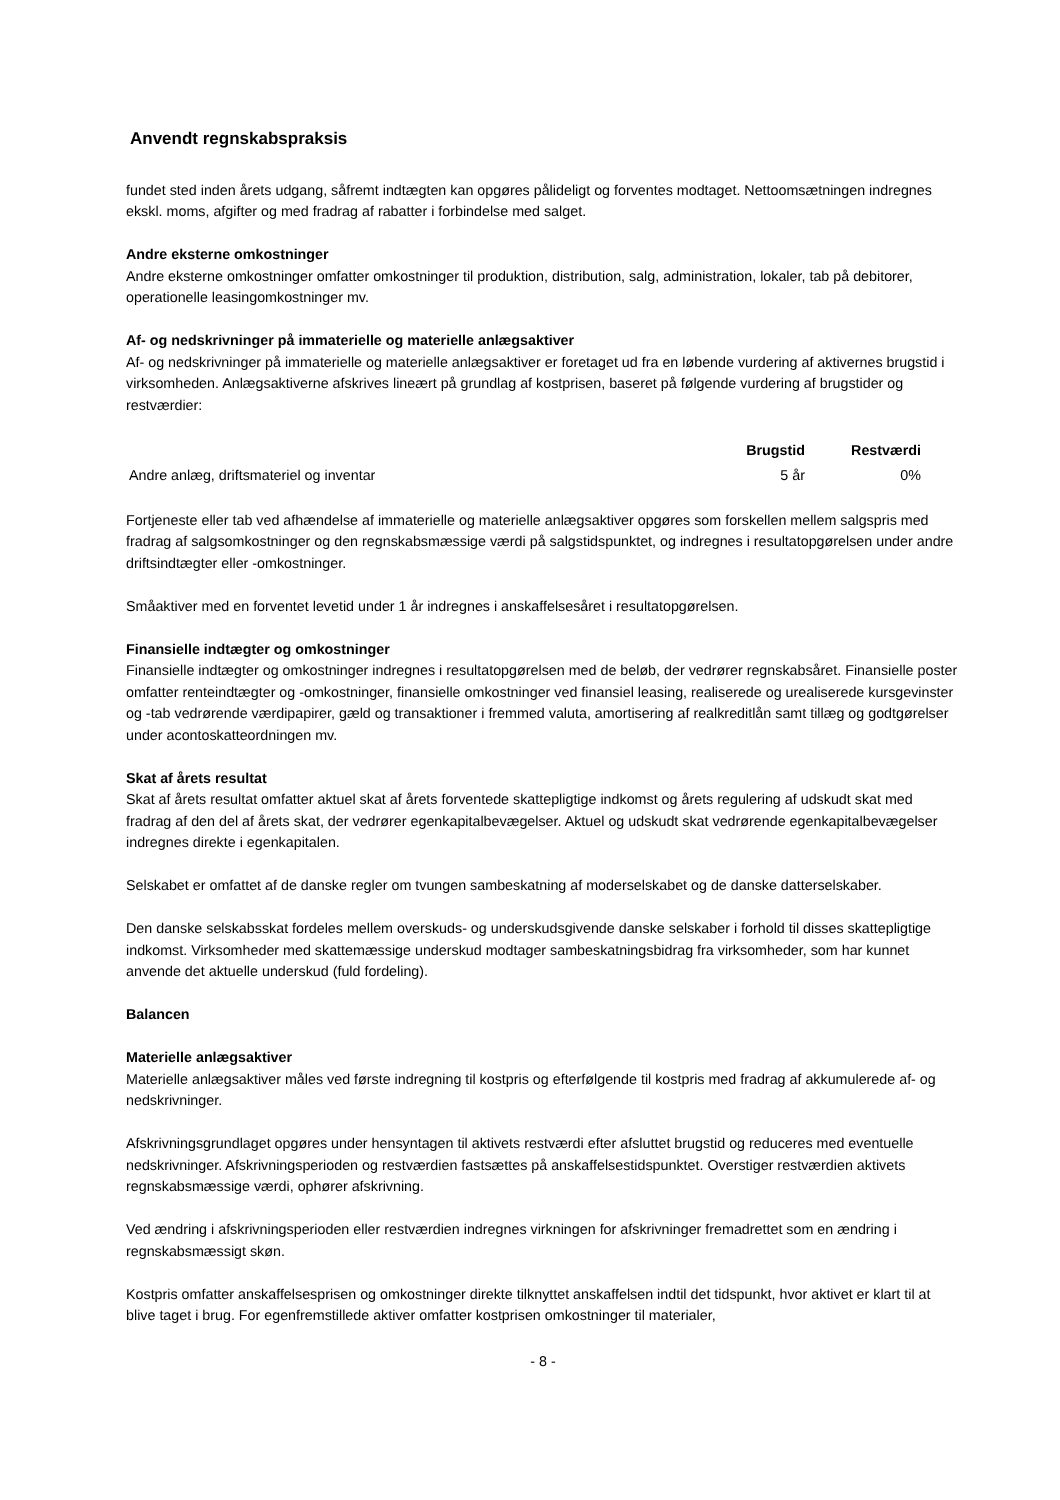Anvendt regnskabspraksis
fundet sted inden årets udgang, såfremt indtægten kan opgøres pålideligt og forventes modtaget. Nettoomsætningen indregnes ekskl. moms, afgifter og med fradrag af rabatter i forbindelse med salget.
Andre eksterne omkostninger
Andre eksterne omkostninger omfatter omkostninger til produktion, distribution, salg, administration, lokaler, tab på debitorer, operationelle leasingomkostninger mv.
Af- og nedskrivninger på immaterielle og materielle anlægsaktiver
Af- og nedskrivninger på immaterielle og materielle anlægsaktiver er foretaget ud fra en løbende vurdering af aktivernes brugstid i virksomheden. Anlægsaktiverne afskrives lineært på grundlag af kostprisen, baseret på følgende vurdering af brugstider og restværdier:
| | Brugstid | Restværdi |
| --- | --- | --- |
| Andre anlæg, driftsmateriel og inventar | 5 år | 0% |
Fortjeneste eller tab ved afhændelse af immaterielle og materielle anlægsaktiver opgøres som forskellen mellem salgspris med fradrag af salgsomkostninger og den regnskabsmæssige værdi på salgstidspunktet, og indregnes i resultatopgørelsen under andre driftsindtægter eller -omkostninger.
Småaktiver med en forventet levetid under 1 år indregnes i anskaffelsesåret i resultatopgørelsen.
Finansielle indtægter og omkostninger
Finansielle indtægter og omkostninger indregnes i resultatopgørelsen med de beløb, der vedrører regnskabsåret. Finansielle poster omfatter renteindtægter og -omkostninger, finansielle omkostninger ved finansiel leasing, realiserede og urealiserede kursgevinster og -tab vedrørende værdipapirer, gæld og transaktioner i fremmed valuta, amortisering af realkreditlån samt tillæg og godtgørelser under acontoskatteordningen mv.
Skat af årets resultat
Skat af årets resultat omfatter aktuel skat af årets forventede skattepligtige indkomst og årets regulering af udskudt skat med fradrag af den del af årets skat, der vedrører egenkapitalbevægelser. Aktuel og udskudt skat vedrørende egenkapitalbevægelser indregnes direkte i egenkapitalen.
Selskabet er omfattet af de danske regler om tvungen sambeskatning af moderselskabet og de danske datterselskaber.
Den danske selskabsskat fordeles mellem overskuds- og underskudsgivende danske selskaber i forhold til disses skattepligtige indkomst. Virksomheder med skattemæssige underskud modtager sambeskatningsbidrag fra virksomheder, som har kunnet anvende det aktuelle underskud (fuld fordeling).
Balancen
Materielle anlægsaktiver
Materielle anlægsaktiver måles ved første indregning til kostpris og efterfølgende til kostpris med fradrag af akkumulerede af- og nedskrivninger.
Afskrivningsgrundlaget opgøres under hensyntagen til aktivets restværdi efter afsluttet brugstid og reduceres med eventuelle nedskrivninger. Afskrivningsperioden og restværdien fastsættes på anskaffelsestidspunktet. Overstiger restværdien aktivets regnskabsmæssige værdi, ophører afskrivning.
Ved ændring i afskrivningsperioden eller restværdien indregnes virkningen for afskrivninger fremadrettet som en ændring i regnskabsmæssigt skøn.
Kostpris omfatter anskaffelsesprisen og omkostninger direkte tilknyttet anskaffelsen indtil det tidspunkt, hvor aktivet er klart til at blive taget i brug. For egenfremstillede aktiver omfatter kostprisen omkostninger til materialer,
- 8 -